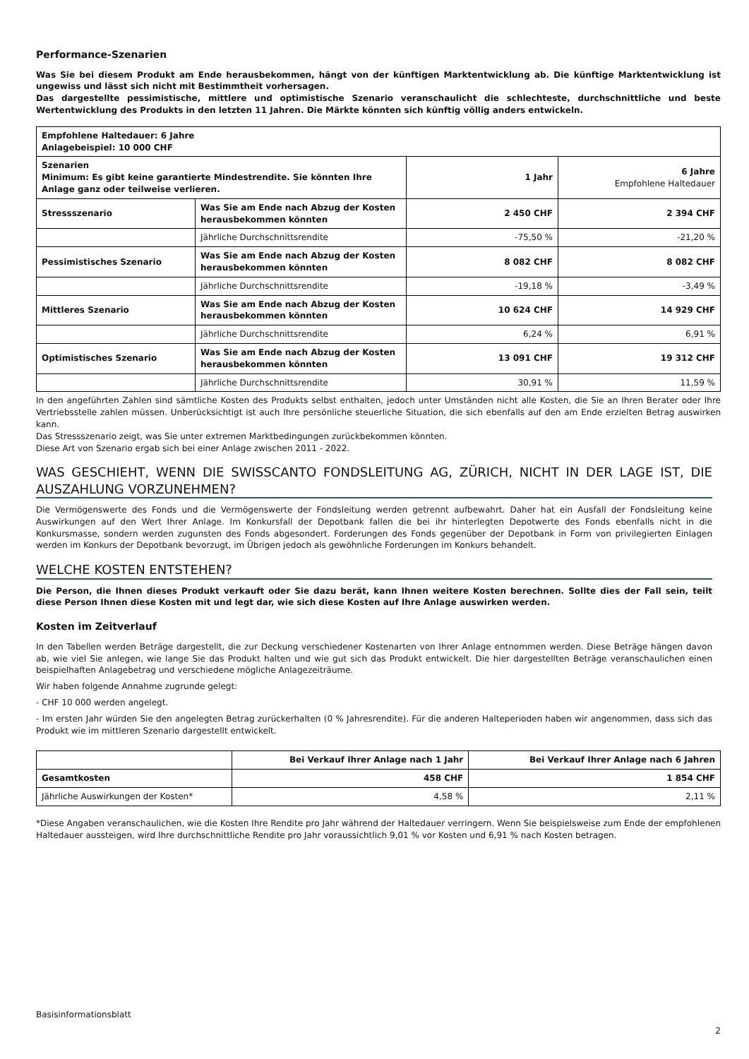Performance-Szenarien
Was Sie bei diesem Produkt am Ende herausbekommen, hängt von der künftigen Marktentwicklung ab. Die künftige Marktentwicklung ist ungewiss und lässt sich nicht mit Bestimmtheit vorhersagen.
Das dargestellte pessimistische, mittlere und optimistische Szenario veranschaulicht die schlechteste, durchschnittliche und beste Wertentwicklung des Produkts in den letzten 11 Jahren. Die Märkte könnten sich künftig völlig anders entwickeln.
| Empfohlene Haltedauer: 6 Jahre Anlagebeispiel: 10 000 CHF | | | |
| --- | --- | --- | --- |
| Szenarien Minimum: Es gibt keine garantierte Mindestrendite. Sie könnten Ihre Anlage ganz oder teilweise verlieren. | | 1 Jahr | 6 Jahre Empfohlene Haltedauer |
| Stressszenario | Was Sie am Ende nach Abzug der Kosten herausbekommen könnten | 2 450 CHF | 2 394 CHF |
| | Jährliche Durchschnittsrendite | -75,50 % | -21,20 % |
| Pessimistisches Szenario | Was Sie am Ende nach Abzug der Kosten herausbekommen könnten | 8 082 CHF | 8 082 CHF |
| | Jährliche Durchschnittsrendite | -19,18 % | -3,49 % |
| Mittleres Szenario | Was Sie am Ende nach Abzug der Kosten herausbekommen könnten | 10 624 CHF | 14 929 CHF |
| | Jährliche Durchschnittsrendite | 6,24 % | 6,91 % |
| Optimistisches Szenario | Was Sie am Ende nach Abzug der Kosten herausbekommen könnten | 13 091 CHF | 19 312 CHF |
| | Jährliche Durchschnittsrendite | 30,91 % | 11,59 % |
In den angeführten Zahlen sind sämtliche Kosten des Produkts selbst enthalten, jedoch unter Umständen nicht alle Kosten, die Sie an Ihren Berater oder Ihre Vertriebsstelle zahlen müssen. Unberücksichtigt ist auch Ihre persönliche steuerliche Situation, die sich ebenfalls auf den am Ende erzielten Betrag auswirken kann.
Das Stressszenario zeigt, was Sie unter extremen Marktbedingungen zurückbekommen könnten.
Diese Art von Szenario ergab sich bei einer Anlage zwischen 2011 - 2022.
WAS GESCHIEHT, WENN DIE SWISSCANTO FONDSLEITUNG AG, ZÜRICH, NICHT IN DER LAGE IST, DIE AUSZAHLUNG VORZUNEHMEN?
Die Vermögenswerte des Fonds und die Vermögenswerte der Fondsleitung werden getrennt aufbewahrt. Daher hat ein Ausfall der Fondsleitung keine Auswirkungen auf den Wert Ihrer Anlage. Im Konkursfall der Depotbank fallen die bei ihr hinterlegten Depotwerte des Fonds ebenfalls nicht in die Konkursmasse, sondern werden zugunsten des Fonds abgesondert. Forderungen des Fonds gegenüber der Depotbank in Form von privilegierten Einlagen werden im Konkurs der Depotbank bevorzugt, im Übrigen jedoch als gewöhnliche Forderungen im Konkurs behandelt.
WELCHE KOSTEN ENTSTEHEN?
Die Person, die Ihnen dieses Produkt verkauft oder Sie dazu berät, kann Ihnen weitere Kosten berechnen. Sollte dies der Fall sein, teilt diese Person Ihnen diese Kosten mit und legt dar, wie sich diese Kosten auf Ihre Anlage auswirken werden.
Kosten im Zeitverlauf
In den Tabellen werden Beträge dargestellt, die zur Deckung verschiedener Kostenarten von Ihrer Anlage entnommen werden. Diese Beträge hängen davon ab, wie viel Sie anlegen, wie lange Sie das Produkt halten und wie gut sich das Produkt entwickelt. Die hier dargestellten Beträge veranschaulichen einen beispielhaften Anlagebetrag und verschiedene mögliche Anlagezeiträume.
Wir haben folgende Annahme zugrunde gelegt:
- CHF 10 000 werden angelegt.
- Im ersten Jahr würden Sie den angelegten Betrag zurückerhalten (0 % Jahresrendite). Für die anderen Halteperioden haben wir angenommen, dass sich das Produkt wie im mittleren Szenario dargestellt entwickelt.
| | Bei Verkauf Ihrer Anlage nach 1 Jahr | Bei Verkauf Ihrer Anlage nach 6 Jahren |
| --- | --- | --- |
| Gesamtkosten | 458 CHF | 1 854 CHF |
| Jährliche Auswirkungen der Kosten* | 4,58 % | 2,11 % |
*Diese Angaben veranschaulichen, wie die Kosten Ihre Rendite pro Jahr während der Haltedauer verringern. Wenn Sie beispielsweise zum Ende der empfohlenen Haltedauer aussteigen, wird Ihre durchschnittliche Rendite pro Jahr voraussichtlich 9,01 % vor Kosten und 6,91 % nach Kosten betragen.
Basisinformationsblatt
2